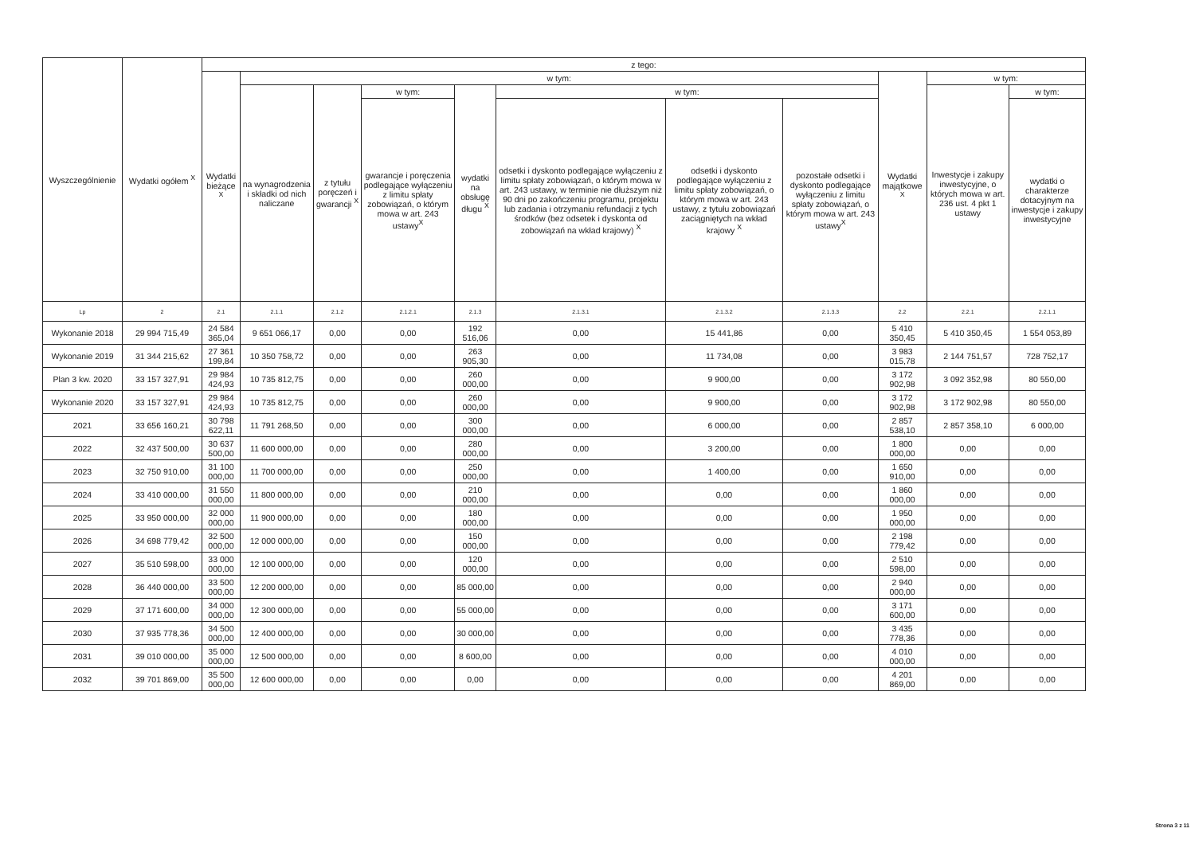| Wyszczególnienie | Wydatki ogółem <sup>X</sup> | z tego: | | | | | | | | | | |
| --- | --- | --- | --- | --- | --- | --- | --- | --- | --- | --- | --- | --- |
| | | Wydatki bieżące <sup>X</sup> | w tym: | | | | | | | Wydatki majątkowe <sup>X</sup> | w tym: | |
| | | | na wynagrodzenia i składki od nich naliczane | z tytułu poręczeń i gwarancji <sup>X</sup> | w tym: | wydatki na obsługę długu <sup>X</sup> | w tym: | | | | Inwestycje i zakupy inwestycyjne, o których mowa w art. 236 ust. 4 pkt 1 ustawy | w tym: |
| | | | | | gwarancje i poręczenia podlegające wyłączeniu z limitu spłaty zobowiązań, o którym mowa w art. 243 ustawy<sup>X</sup> | | odsetki i dyskonto podlegające wyłączeniu z limitu spłaty zobowiązań, o którym mowa w art. 243 ustawy, w terminie nie dłuższym niż 90 dni po zakończeniu programu, projektu lub zadania i otrzymaniu refundacji z tych środków (bez odsetek i dyskonta od zobowiązań na wkład krajowy) <sup>X</sup> | odsetki i dyskonto podlegające wyłączeniu z limitu spłaty zobowiązań, o którym mowa w art. 243 ustawy, z tytułu zobowiązań zaciągniętych na wkład krajowy <sup>X</sup> | pozostałe odsetki i dyskonto podlegające wyłączeniu z limitu spłaty zobowiązań, o którym mowa w art. 243 ustawy<sup>X</sup> | | | wydatki o charakterze dotacyjnym na inwestycje i zakupy inwestycyjne |
| Lp | 2 | 2.1 | 2.1.1 | 2.1.2 | 2.1.2.1 | 2.1.3 | 2.1.3.1 | 2.1.3.2 | 2.1.3.3 | 2.2 | 2.2.1 | 2.2.1.1 |
| Wykonanie 2018 | 29 994 715,49 | 24 584 365,04 | 9 651 066,17 | 0,00 | 0,00 | 192 516,06 | 0,00 | 15 441,86 | 0,00 | 5 410 350,45 | 5 410 350,45 | 1 554 053,89 |
| Wykonanie 2019 | 31 344 215,62 | 27 361 199,84 | 10 350 758,72 | 0,00 | 0,00 | 263 905,30 | 0,00 | 11 734,08 | 0,00 | 3 983 015,78 | 2 144 751,57 | 728 752,17 |
| Plan 3 kw. 2020 | 33 157 327,91 | 29 984 424,93 | 10 735 812,75 | 0,00 | 0,00 | 260 000,00 | 0,00 | 9 900,00 | 0,00 | 3 172 902,98 | 3 092 352,98 | 80 550,00 |
| Wykonanie 2020 | 33 157 327,91 | 29 984 424,93 | 10 735 812,75 | 0,00 | 0,00 | 260 000,00 | 0,00 | 9 900,00 | 0,00 | 3 172 902,98 | 3 172 902,98 | 80 550,00 |
| 2021 | 33 656 160,21 | 30 798 622,11 | 11 791 268,50 | 0,00 | 0,00 | 300 000,00 | 0,00 | 6 000,00 | 0,00 | 2 857 538,10 | 2 857 358,10 | 6 000,00 |
| 2022 | 32 437 500,00 | 30 637 500,00 | 11 600 000,00 | 0,00 | 0,00 | 280 000,00 | 0,00 | 3 200,00 | 0,00 | 1 800 000,00 | 0,00 | 0,00 |
| 2023 | 32 750 910,00 | 31 100 000,00 | 11 700 000,00 | 0,00 | 0,00 | 250 000,00 | 0,00 | 1 400,00 | 0,00 | 1 650 910,00 | 0,00 | 0,00 |
| 2024 | 33 410 000,00 | 31 550 000,00 | 11 800 000,00 | 0,00 | 0,00 | 210 000,00 | 0,00 | 0,00 | 0,00 | 1 860 000,00 | 0,00 | 0,00 |
| 2025 | 33 950 000,00 | 32 000 000,00 | 11 900 000,00 | 0,00 | 0,00 | 180 000,00 | 0,00 | 0,00 | 0,00 | 1 950 000,00 | 0,00 | 0,00 |
| 2026 | 34 698 779,42 | 32 500 000,00 | 12 000 000,00 | 0,00 | 0,00 | 150 000,00 | 0,00 | 0,00 | 0,00 | 2 198 779,42 | 0,00 | 0,00 |
| 2027 | 35 510 598,00 | 33 000 000,00 | 12 100 000,00 | 0,00 | 0,00 | 120 000,00 | 0,00 | 0,00 | 0,00 | 2 510 598,00 | 0,00 | 0,00 |
| 2028 | 36 440 000,00 | 33 500 000,00 | 12 200 000,00 | 0,00 | 0,00 | 85 000,00 | 0,00 | 0,00 | 0,00 | 2 940 000,00 | 0,00 | 0,00 |
| 2029 | 37 171 600,00 | 34 000 000,00 | 12 300 000,00 | 0,00 | 0,00 | 55 000,00 | 0,00 | 0,00 | 0,00 | 3 171 600,00 | 0,00 | 0,00 |
| 2030 | 37 935 778,36 | 34 500 000,00 | 12 400 000,00 | 0,00 | 0,00 | 30 000,00 | 0,00 | 0,00 | 0,00 | 3 435 778,36 | 0,00 | 0,00 |
| 2031 | 39 010 000,00 | 35 000 000,00 | 12 500 000,00 | 0,00 | 0,00 | 8 600,00 | 0,00 | 0,00 | 0,00 | 4 010 000,00 | 0,00 | 0,00 |
| 2032 | 39 701 869,00 | 35 500 000,00 | 12 600 000,00 | 0,00 | 0,00 | 0,00 | 0,00 | 0,00 | 0,00 | 4 201 869,00 | 0,00 | 0,00 |
Strona 3 z 11